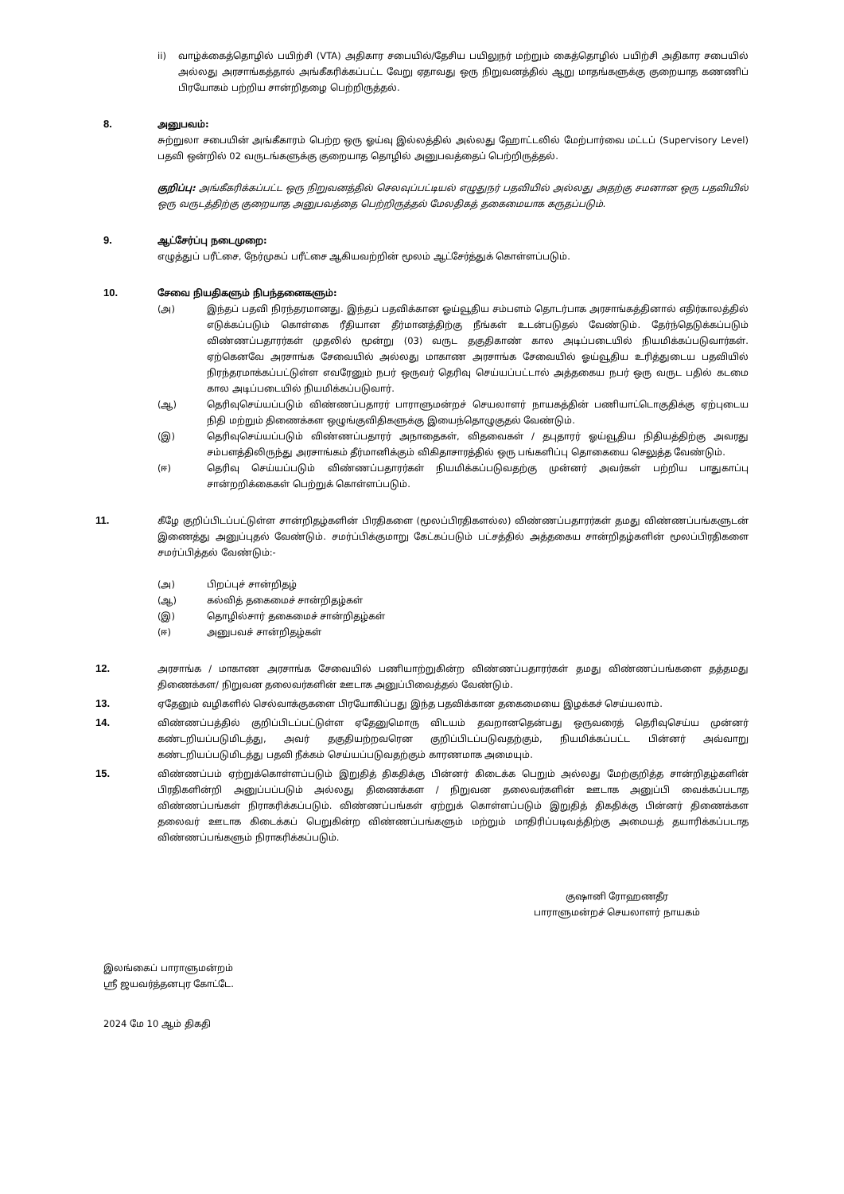ii) வாழ்க்கைத்தொழில் பயிற்சி (VTA) அதிகார சபையில்/தேசிய பயிலுநர் மற்றும் கைத்தொழில் பயிற்சி அதிகார சபையில் அல்லது அரசாங்கத்தால் அங்கீகரிக்கப்பட்ட வேறு ஏதாவது ஒரு நிறுவனத்தில் ஆறு மாதங்களுக்கு குறையாத கணணிப் பிரயோகம் பற்றிய சான்றிதழை பெற்றிருத்தல்.
8. அனுபவம்:
சுற்றுலா சபையின் அங்கீகாரம் பெற்ற ஒரு ஓய்வு இல்லத்தில் அல்லது ஹோட்டலில் மேற்பார்வை மட்டப் (Supervisory Level) பதவி ஒன்றில் 02 வருடங்களுக்கு குறையாத தொழில் அனுபவத்தைப் பெற்றிருத்தல்.
குறிப்பு: அங்கீகரிக்கப்பட்ட ஒரு நிறுவனத்தில் செலவுப்பட்டியல் எழுதுநர் பதவியில் அல்லது அதற்கு சமனான ஒரு பதவியில் ஒரு வருடத்திற்கு குறையாத அனுபவத்தை பெற்றிருத்தல் மேலதிகத் தகைமையாக கருதப்படும்.
9. ஆட்சேர்ப்பு நடைமுறை:
எழுத்துப் பரீட்சை, நேர்முகப் பரீட்சை ஆகியவற்றின் மூலம் ஆட்சேர்த்துக் கொள்ளப்படும்.
10. சேவை நியதிகளும் நிபந்தனைகளும்:
(அ) இந்தப் பதவி நிரந்தரமானது. இந்தப் பதவிக்கான ஓய்வூதிய சம்பளம் தொடர்பாக அரசாங்கத்தினால் எதிர்காலத்தில் எடுக்கப்படும் கொள்கை ரீதியான தீர்மானத்திற்கு நீங்கள் உடன்படுதல் வேண்டும். தேர்ந்தெடுக்கப்படும் விண்ணப்பதாரர்கள் முதலில் மூன்று (03) வருட தகுதிகாண் கால அடிப்படையில் நியமிக்கப்படுவார்கள். ஏற்கெனவே அரசாங்க சேவையில் அல்லது மாகாண அரசாங்க சேவையில் ஓய்வூதிய உரித்துடைய பதவியில் நிரந்தரமாக்கப்பட்டுள்ள எவரேனும் நபர் ஒருவர் தெரிவு செய்யப்பட்டால் அத்தகைய நபர் ஒரு வருட பதில் கடமை கால அடிப்படையில் நியமிக்கப்படுவார்.
(ஆ) தெரிவுசெய்யப்படும் விண்ணப்பதாரர் பாராளுமன்றச் செயலாளர் நாயகத்தின் பணியாட்டொகுதிக்கு ஏற்புடைய நிதி மற்றும் திணைக்கள ஒழுங்குவிதிகளுக்கு இயைந்தொழுகுதல் வேண்டும்.
(இ) தெரிவுசெய்யப்படும் விண்ணப்பதாரர் அநாதைகள், விதவைகள் / தபுதாரர் ஓய்வூதிய நிதியத்திற்கு அவரது சம்பளத்திலிருந்து அரசாங்கம் தீர்மானிக்கும் விகிதாசாரத்தில் ஒரு பங்களிப்பு தொகையை செலுத்த வேண்டும்.
(ஈ) தெரிவு செய்யப்படும் விண்ணப்பதாரர்கள் நியமிக்கப்படுவதற்கு முன்னர் அவர்கள் பற்றிய பாதுகாப்பு சான்றறிக்கைகள் பெற்றுக் கொள்ளப்படும்.
11. கீழே குறிப்பிடப்பட்டுள்ள சான்றிதழ்களின் பிரதிகளை (மூலப்பிரதிகளல்ல) விண்ணப்பதாரர்கள் தமது விண்ணப்பங்களுடன் இணைத்து அனுப்புதல் வேண்டும். சமர்ப்பிக்குமாறு கேட்கப்படும் பட்சத்தில் அத்தகைய சான்றிதழ்களின் மூலப்பிரதிகளை சமர்ப்பித்தல் வேண்டும்:-
(அ) பிறப்புச் சான்றிதழ்
(ஆ) கல்வித் தகைமைச் சான்றிதழ்கள்
(இ) தொழில்சார் தகைமைச் சான்றிதழ்கள்
(ஈ) அனுபவச் சான்றிதழ்கள்
12. அரசாங்க / மாகாண அரசாங்க சேவையில் பணியாற்றுகின்ற விண்ணப்பதாரர்கள் தமது விண்ணப்பங்களை தத்தமது திணைக்கள/ நிறுவன தலைவர்களின் ஊடாக அனுப்பிவைத்தல் வேண்டும்.
13. ஏதேனும் வழிகளில் செல்வாக்குகளை பிரயோகிப்பது இந்த பதவிக்கான தகைமையை இழக்கச் செய்யலாம்.
14. விண்ணப்பத்தில் குறிப்பிடப்பட்டுள்ள ஏதேனுமொரு விடயம் தவறானதென்பது ஒருவரைத் தெரிவுசெய்ய முன்னர் கண்டறியப்படுமிடத்து, அவர் தகுதியற்றவரென குறிப்பிடப்படுவதற்கும், நியமிக்கப்பட்ட பின்னர் அவ்வாறு கண்டறியப்படுமிடத்து பதவி நீக்கம் செய்யப்படுவதற்கும் காரணமாக அமையும்.
15. விண்ணப்பம் ஏற்றுக்கொள்ளப்படும் இறுதித் திகதிக்கு பின்னர் கிடைக்க பெறும் அல்லது மேற்குறித்த சான்றிதழ்களின் பிரதிகளின்றி அனுப்பப்படும் அல்லது திணைக்கள / நிறுவன தலைவர்களின் ஊடாக அனுப்பி வைக்கப்படாத விண்ணப்பங்கள் நிராகரிக்கப்படும். விண்ணப்பங்கள் ஏற்றுக் கொள்ளப்படும் இறுதித் திகதிக்கு பின்னர் திணைக்கள தலைவர் ஊடாக கிடைக்கப் பெறுகின்ற விண்ணப்பங்களும் மற்றும் மாதிரிப்படிவத்திற்கு அமையத் தயாரிக்கப்படாத விண்ணப்பங்களும் நிராகரிக்கப்படும்.
குஷானி ரோஹணதீர
பாராளுமன்றச் செயலாளர் நாயகம்
இலங்கைப் பாராளுமன்றம்
ஸ்ரீ ஜயவர்த்தனபுர கோட்டே.
2024 மே 10 ஆம் திகதி